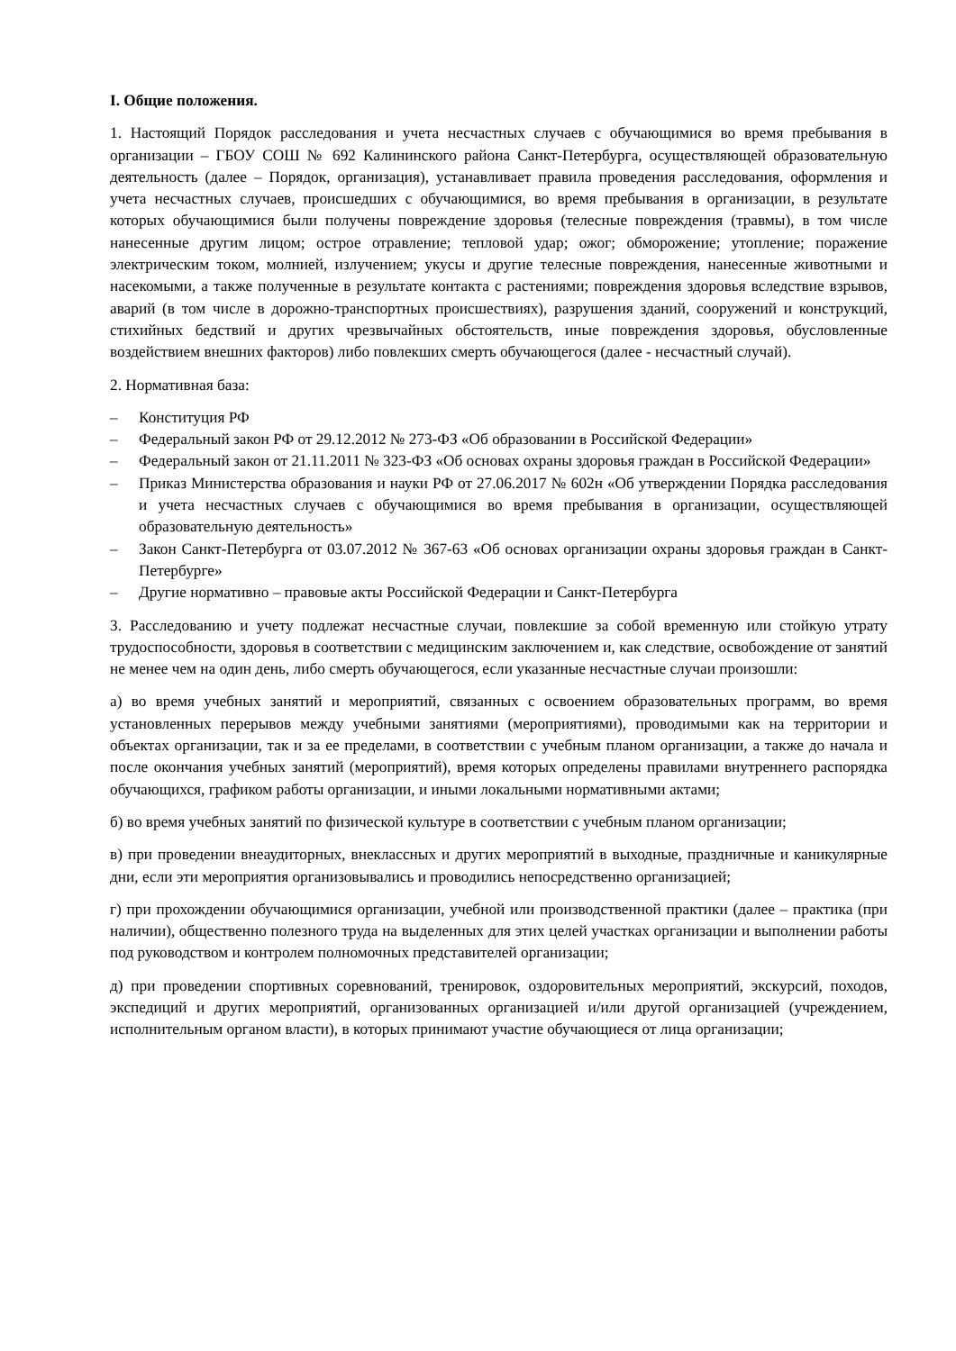I. Общие положения.
1. Настоящий Порядок расследования и учета несчастных случаев с обучающимися во время пребывания в организации – ГБОУ СОШ № 692 Калининского района Санкт-Петербурга, осуществляющей образовательную деятельность (далее – Порядок, организация), устанавливает правила проведения расследования, оформления и учета несчастных случаев, происшедших с обучающимися, во время пребывания в организации, в результате которых обучающимися были получены повреждение здоровья (телесные повреждения (травмы), в том числе нанесенные другим лицом; острое отравление; тепловой удар; ожог; обморожение; утопление; поражение электрическим током, молнией, излучением; укусы и другие телесные повреждения, нанесенные животными и насекомыми, а также полученные в результате контакта с растениями; повреждения здоровья вследствие взрывов, аварий (в том числе в дорожно-транспортных происшествиях), разрушения зданий, сооружений и конструкций, стихийных бедствий и других чрезвычайных обстоятельств, иные повреждения здоровья, обусловленные воздействием внешних факторов) либо повлекших смерть обучающегося (далее - несчастный случай).
2. Нормативная база:
– Конституция РФ
– Федеральный закон РФ от 29.12.2012 № 273-ФЗ «Об образовании в Российской Федерации»
– Федеральный закон от 21.11.2011 № 323-ФЗ «Об основах охраны здоровья граждан в Российской Федерации»
– Приказ Министерства образования и науки РФ от 27.06.2017 № 602н «Об утверждении Порядка расследования и учета несчастных случаев с обучающимися во время пребывания в организации, осуществляющей образовательную деятельность»
– Закон Санкт-Петербурга от 03.07.2012 № 367-63 «Об основах организации охраны здоровья граждан в Санкт-Петербурге»
– Другие нормативно – правовые акты Российской Федерации и Санкт-Петербурга
3. Расследованию и учету подлежат несчастные случаи, повлекшие за собой временную или стойкую утрату трудоспособности, здоровья в соответствии с медицинским заключением и, как следствие, освобождение от занятий не менее чем на один день, либо смерть обучающегося, если указанные несчастные случаи произошли:
а) во время учебных занятий и мероприятий, связанных с освоением образовательных программ, во время установленных перерывов между учебными занятиями (мероприятиями), проводимыми как на территории и объектах организации, так и за ее пределами, в соответствии с учебным планом организации, а также до начала и после окончания учебных занятий (мероприятий), время которых определены правилами внутреннего распорядка обучающихся, графиком работы организации, и иными локальными нормативными актами;
б) во время учебных занятий по физической культуре в соответствии с учебным планом организации;
в) при проведении внеаудиторных, внеклассных и других мероприятий в выходные, праздничные и каникулярные дни, если эти мероприятия организовывались и проводились непосредственно организацией;
г) при прохождении обучающимися организации, учебной или производственной практики (далее – практика (при наличии), общественно полезного труда на выделенных для этих целей участках организации и выполнении работы под руководством и контролем полномочных представителей организации;
д) при проведении спортивных соревнований, тренировок, оздоровительных мероприятий, экскурсий, походов, экспедиций и других мероприятий, организованных организацией и/или другой организацией (учреждением, исполнительным органом власти), в которых принимают участие обучающиеся от лица организации;